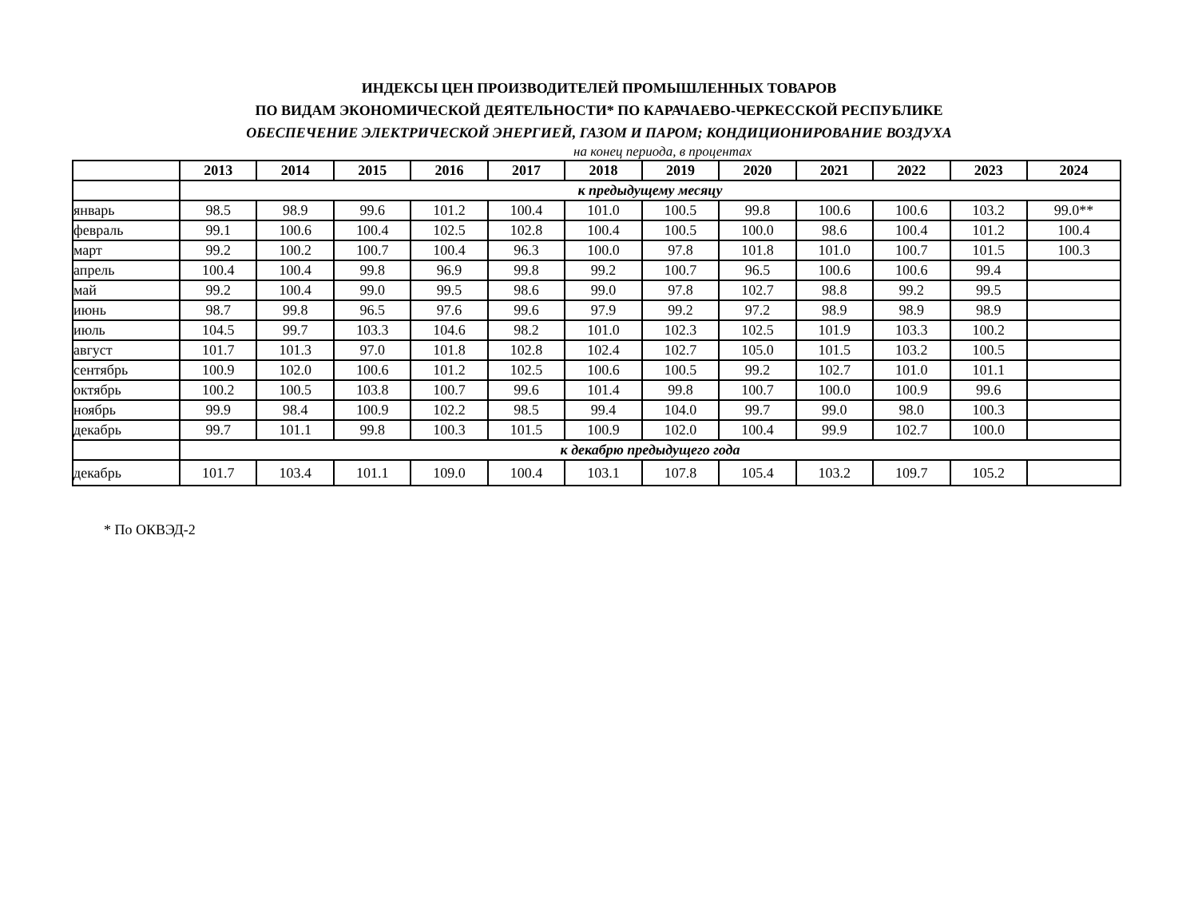ИНДЕКСЫ ЦЕН ПРОИЗВОДИТЕЛЕЙ ПРОМЫШЛЕННЫХ ТОВАРОВ
ПО ВИДАМ ЭКОНОМИЧЕСКОЙ ДЕЯТЕЛЬНОСТИ* ПО КАРАЧАЕВО-ЧЕРКЕССКОЙ РЕСПУБЛИКЕ
ОБЕСПЕЧЕНИЕ ЭЛЕКТРИЧЕСКОЙ ЭНЕРГИЕЙ, ГАЗОМ И ПАРОМ; КОНДИЦИОНИРОВАНИЕ ВОЗДУХА
на конец периода, в процентах
| | 2013 | 2014 | 2015 | 2016 | 2017 | 2018 | 2019 | 2020 | 2021 | 2022 | 2023 | 2024 |
| --- | --- | --- | --- | --- | --- | --- | --- | --- | --- | --- | --- | --- |
| | к предыдущему месяцу | | | | | | | | | | | |
| январь | 98.5 | 98.9 | 99.6 | 101.2 | 100.4 | 101.0 | 100.5 | 99.8 | 100.6 | 100.6 | 103.2 | 99.0** |
| февраль | 99.1 | 100.6 | 100.4 | 102.5 | 102.8 | 100.4 | 100.5 | 100.0 | 98.6 | 100.4 | 101.2 | 100.4 |
| март | 99.2 | 100.2 | 100.7 | 100.4 | 96.3 | 100.0 | 97.8 | 101.8 | 101.0 | 100.7 | 101.5 | 100.3 |
| апрель | 100.4 | 100.4 | 99.8 | 96.9 | 99.8 | 99.2 | 100.7 | 96.5 | 100.6 | 100.6 | 99.4 | |
| май | 99.2 | 100.4 | 99.0 | 99.5 | 98.6 | 99.0 | 97.8 | 102.7 | 98.8 | 99.2 | 99.5 | |
| июнь | 98.7 | 99.8 | 96.5 | 97.6 | 99.6 | 97.9 | 99.2 | 97.2 | 98.9 | 98.9 | 98.9 | |
| июль | 104.5 | 99.7 | 103.3 | 104.6 | 98.2 | 101.0 | 102.3 | 102.5 | 101.9 | 103.3 | 100.2 | |
| август | 101.7 | 101.3 | 97.0 | 101.8 | 102.8 | 102.4 | 102.7 | 105.0 | 101.5 | 103.2 | 100.5 | |
| сентябрь | 100.9 | 102.0 | 100.6 | 101.2 | 102.5 | 100.6 | 100.5 | 99.2 | 102.7 | 101.0 | 101.1 | |
| октябрь | 100.2 | 100.5 | 103.8 | 100.7 | 99.6 | 101.4 | 99.8 | 100.7 | 100.0 | 100.9 | 99.6 | |
| ноябрь | 99.9 | 98.4 | 100.9 | 102.2 | 98.5 | 99.4 | 104.0 | 99.7 | 99.0 | 98.0 | 100.3 | |
| декабрь | 99.7 | 101.1 | 99.8 | 100.3 | 101.5 | 100.9 | 102.0 | 100.4 | 99.9 | 102.7 | 100.0 | |
| | к декабрю предыдущего года | | | | | | | | | | | |
| декабрь | 101.7 | 103.4 | 101.1 | 109.0 | 100.4 | 103.1 | 107.8 | 105.4 | 103.2 | 109.7 | 105.2 | |
* По ОКВЭД-2